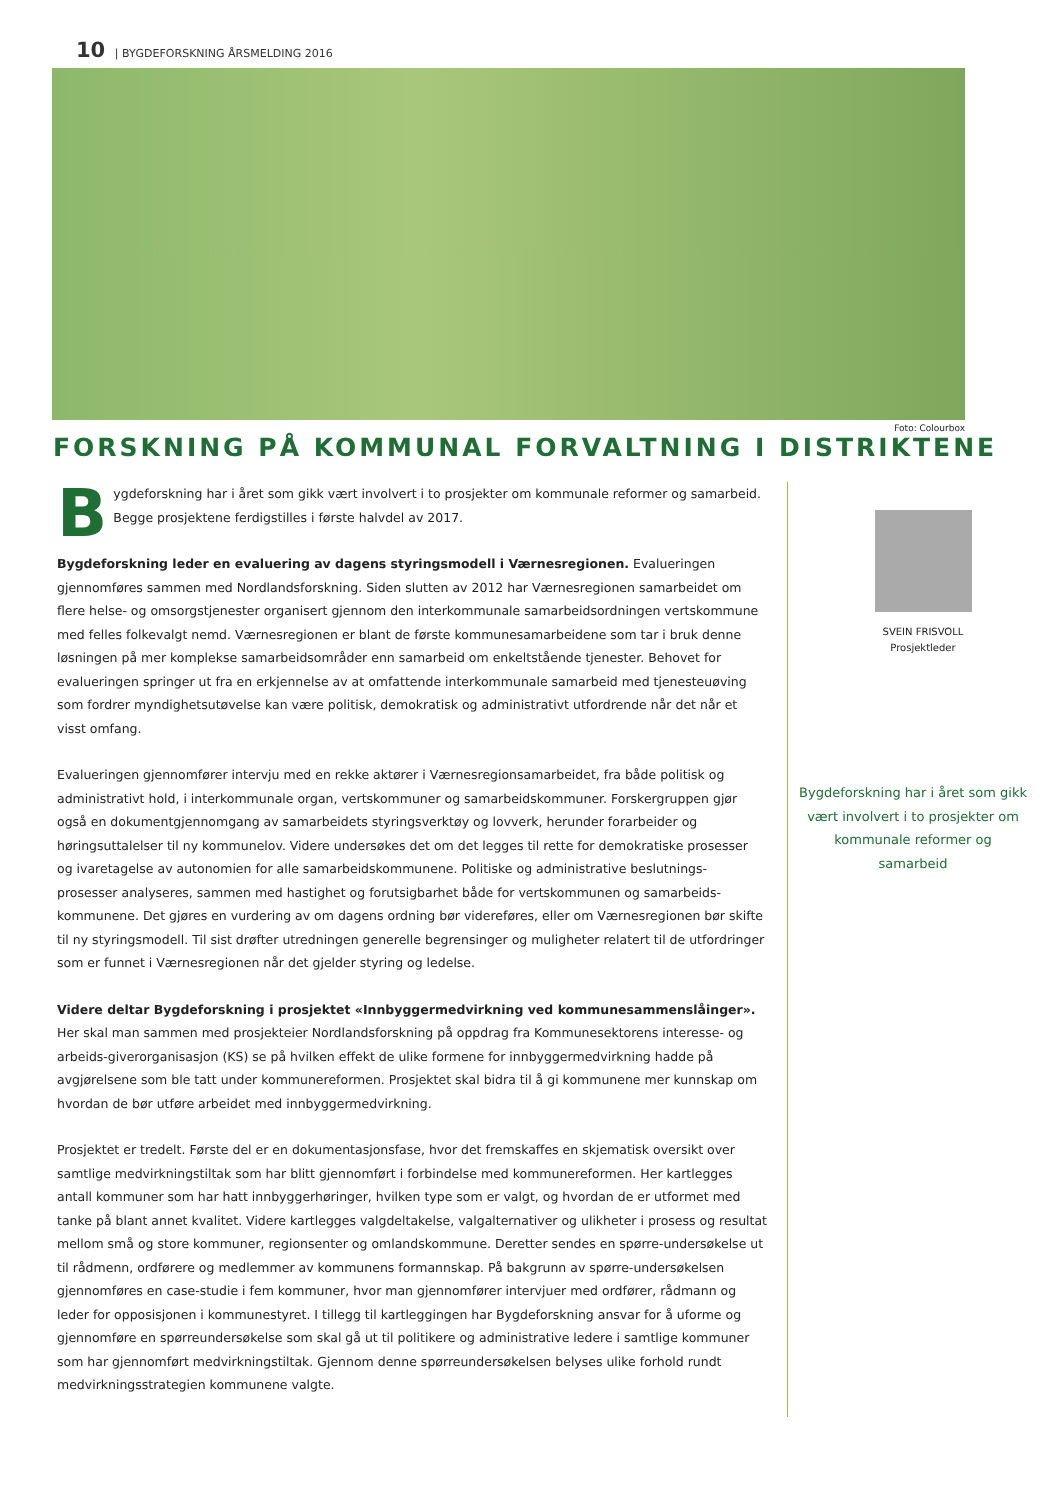10 | BYGDEFORSKNING ÅRSMELDING 2016
Foto: Colourbox
FORSKNING PÅ KOMMUNAL FORVALTNING I DISTRIKTENE
Bygdeforskning har i året som gikk vært involvert i to prosjekter om kommunale reformer og samarbeid. Begge prosjektene ferdigstilles i første halvdel av 2017.
Bygdeforskning leder en evaluering av dagens styringsmodell i Værnesregionen. Evalueringen gjennomføres sammen med Nordlandsforskning. Siden slutten av 2012 har Værnesregionen samarbeidet om flere helse- og omsorgstjenester organisert gjennom den interkommunale samarbeidsordningen vertskommune med felles folkevalgt nemd. Værnesregionen er blant de første kommunesamarbeidene som tar i bruk denne løsningen på mer komplekse samarbeidsområder enn samarbeid om enkeltstående tjenester. Behovet for evalueringen springer ut fra en erkjennelse av at omfattende interkommunale samarbeid med tjenesteuøving som fordrer myndighetsutøvelse kan være politisk, demokratisk og administrativt utfordrende når det når et visst omfang.
Evalueringen gjennomfører intervju med en rekke aktører i Værnesregionsamarbeidet, fra både politisk og administrativt hold, i interkommunale organ, vertskommuner og samarbeidskommuner. Forskergruppen gjør også en dokumentgjennomgang av samarbeidets styringsverktøy og lovverk, herunder forarbeider og høringsuttalelser til ny kommunelov. Videre undersøkes det om det legges til rette for demokratiske prosesser og ivaretagelse av autonomien for alle samarbeidskommunene. Politiske og administrative beslutnings-prosesser analyseres, sammen med hastighet og forutsigbarhet både for vertskommunen og samarbeids-kommunene. Det gjøres en vurdering av om dagens ordning bør videreføres, eller om Værnesregionen bør skifte til ny styringsmodell. Til sist drøfter utredningen generelle begrensinger og muligheter relatert til de utfordringer som er funnet i Værnesregionen når det gjelder styring og ledelse.
Videre deltar Bygdeforskning i prosjektet «Innbyggermedvirkning ved kommunesammenslåinger». Her skal man sammen med prosjekteier Nordlandsforskning på oppdrag fra Kommunesektorens interesse- og arbeids-giverorganisasjon (KS) se på hvilken effekt de ulike formene for innbyggermedvirkning hadde på avgjørelsene som ble tatt under kommunereformen. Prosjektet skal bidra til å gi kommunene mer kunnskap om hvordan de bør utføre arbeidet med innbyggermedvirkning.
Prosjektet er tredelt. Første del er en dokumentasjonsfase, hvor det fremskaffes en skjematisk oversikt over samtlige medvirkningstiltak som har blitt gjennomført i forbindelse med kommunereformen. Her kartlegges antall kommuner som har hatt innbyggerhøringer, hvilken type som er valgt, og hvordan de er utformet med tanke på blant annet kvalitet. Videre kartlegges valgdeltakelse, valgalternativer og ulikheter i prosess og resultat mellom små og store kommuner, regionsenter og omlandskommune. Deretter sendes en spørre-undersøkelse ut til rådmenn, ordførere og medlemmer av kommunens formannskap. På bakgrunn av spørre-undersøkelsen gjennomføres en case-studie i fem kommuner, hvor man gjennomfører intervjuer med ordfører, rådmann og leder for opposisjonen i kommunestyret. I tillegg til kartleggingen har Bygdeforskning ansvar for å uforme og gjennomføre en spørreundersøkelse som skal gå ut til politikere og administrative ledere i samtlige kommuner som har gjennomført medvirkningstiltak. Gjennom denne spørreundersøkelsen belyses ulike forhold rundt medvirkningsstrategien kommunene valgte.
SVEIN FRISVOLL
Prosjektleder
Bygdeforskning har i året som gikk vært involvert i to prosjekter om kommunale reformer og samarbeid